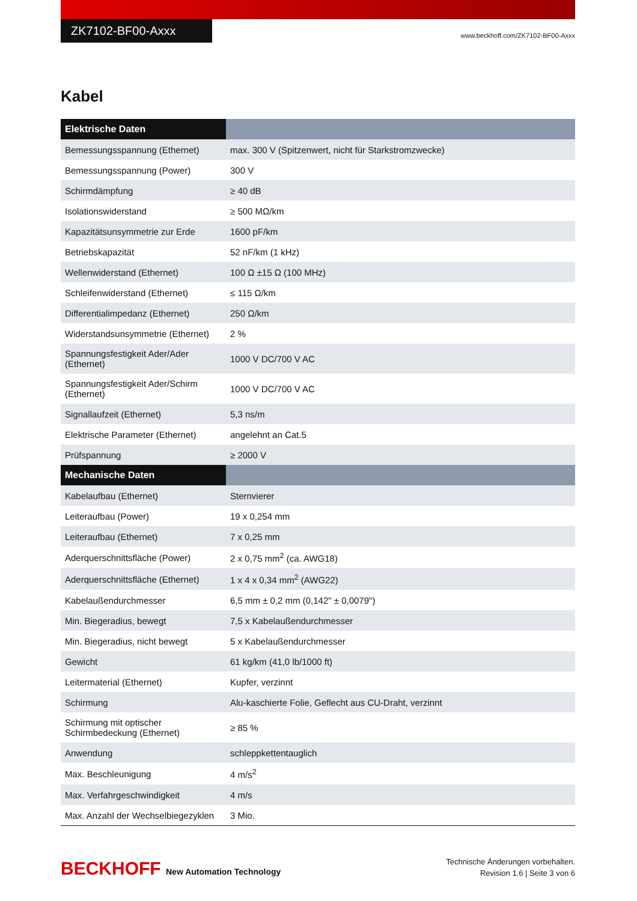ZK7102-BF00-Axxx
www.beckhoff.com/ZK7102-BF00-Axxx
Kabel
| Elektrische Daten | |
| --- | --- |
| Bemessungsspannung (Ethernet) | max. 300 V (Spitzenwert, nicht für Starkstromzwecke) |
| Bemessungsspannung (Power) | 300 V |
| Schirmdämpfung | ≥ 40 dB |
| Isolationswiderstand | ≥ 500 MΩ/km |
| Kapazitätsunsymmetrie zur Erde | 1600 pF/km |
| Betriebskapazität | 52 nF/km (1 kHz) |
| Wellenwiderstand (Ethernet) | 100 Ω ±15 Ω (100 MHz) |
| Schleifenwiderstand (Ethernet) | ≤ 115 Ω/km |
| Differentialimpedanz (Ethernet) | 250 Ω/km |
| Widerstandsunsymmetrie (Ethernet) | 2 % |
| Spannungsfestigkeit Ader/Ader (Ethernet) | 1000 V DC/700 V AC |
| Spannungsfestigkeit Ader/Schirm (Ethernet) | 1000 V DC/700 V AC |
| Signallaufzeit (Ethernet) | 5,3 ns/m |
| Elektrische Parameter (Ethernet) | angelehnt an Cat.5 |
| Prüfspannung | ≥ 2000 V |
| Mechanische Daten | |
| Kabelaufbau (Ethernet) | Sternvierer |
| Leiteraufbau (Power) | 19 x 0,254 mm |
| Leiteraufbau (Ethernet) | 7 x 0,25 mm |
| Aderquerschnittsfläche (Power) | 2 x 0,75 mm<sup>2</sup> (ca. AWG18) |
| Aderquerschnittsfläche (Ethernet) | 1 x 4 x 0,34 mm<sup>2</sup> (AWG22) |
| Kabelaußendurchmesser | 6,5 mm ± 0,2 mm (0,142" ± 0,0079") |
| Min. Biegeradius, bewegt | 7,5 x Kabelaußendurchmesser |
| Min. Biegeradius, nicht bewegt | 5 x Kabelaußendurchmesser |
| Gewicht | 61 kg/km (41,0 lb/1000 ft) |
| Leitermaterial (Ethernet) | Kupfer, verzinnt |
| Schirmung | Alu-kaschierte Folie, Geflecht aus CU-Draht, verzinnt |
| Schirmung mit optischer Schirmbedeckung (Ethernet) | ≥ 85 % |
| Anwendung | schleppkettentauglich |
| Max. Beschleunigung | 4 m/s<sup>2</sup> |
| Max. Verfahrgeschwindigkeit | 4 m/s |
| Max. Anzahl der Wechselbiegezyklen | 3 Mio. |
BECKHOFF New Automation Technology
Technische Änderungen vorbehalten.
Revision 1.6 | Seite 3 von 6